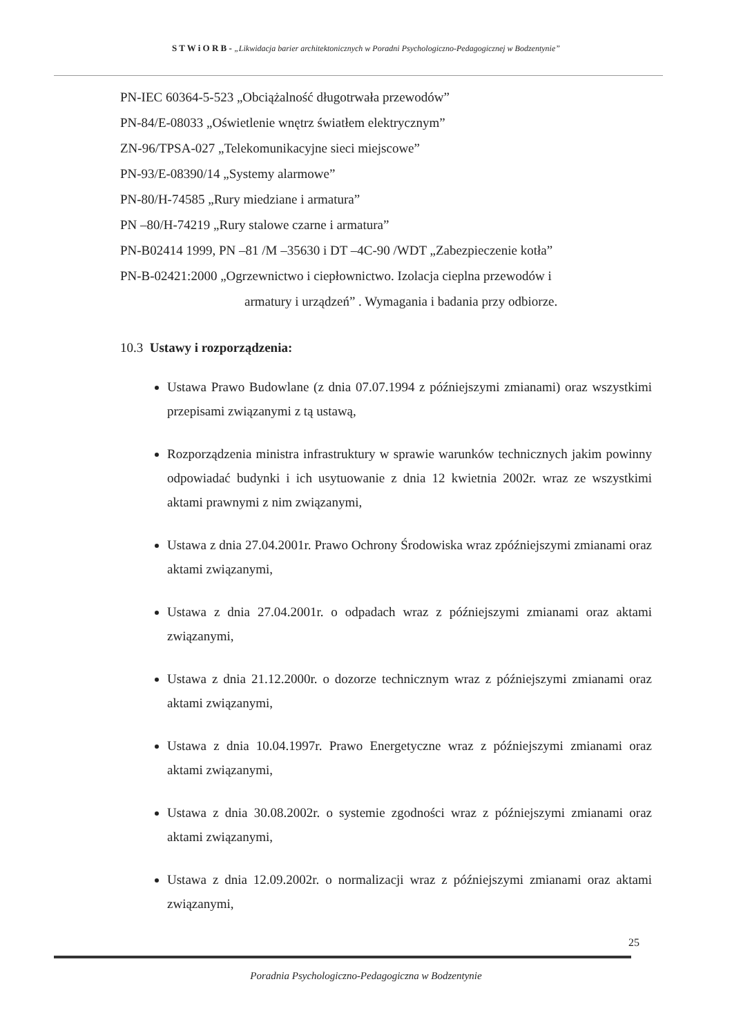S T W i O R B - „Likwidacja barier architektonicznych w Poradni Psychologiczno-Pedagogicznej w Bodzentynie”
PN-IEC 60364-5-523 „Obciążalność długotrwała przewodów”
PN-84/E-08033 „Oświetlenie wnętrz światłem elektrycznym”
ZN-96/TPSA-027 „Telekomunikacyjne sieci miejscowe”
PN-93/E-08390/14 „Systemy alarmowe”
PN-80/H-74585 „Rury miedziane i armatura”
PN –80/H-74219 „Rury stalowe czarne i armatura”
PN-B02414 1999, PN –81 /M –35630 i DT –4C-90 /WDT „Zabezpieczenie kotła”
PN-B-02421:2000 „Ogrzewnictwo i ciepłownictwo. Izolacja cieplna przewodów i
armatury i urządzeń” . Wymagania i badania przy odbiorze.
10.3 Ustawy i rozporządzenia:
Ustawa Prawo Budowlane (z dnia 07.07.1994 z późniejszymi zmianami) oraz wszystkimi przepisami związanymi z tą ustawą,
Rozporządzenia ministra infrastruktury w sprawie warunków technicznych jakim powinny odpowiadać budynki i ich usytuowanie z dnia 12 kwietnia 2002r. wraz ze wszystkimi aktami prawnymi z nim związanymi,
Ustawa z dnia 27.04.2001r. Prawo Ochrony Środowiska wraz zpóźniejszymi zmianami oraz aktami związanymi,
Ustawa z dnia 27.04.2001r. o odpadach wraz z późniejszymi zmianami oraz aktami związanymi,
Ustawa z dnia 21.12.2000r. o dozorze technicznym wraz z późniejszymi zmianami oraz aktami związanymi,
Ustawa z dnia 10.04.1997r. Prawo Energetyczne wraz z późniejszymi zmianami oraz aktami związanymi,
Ustawa z dnia 30.08.2002r. o systemie zgodności wraz z późniejszymi zmianami oraz aktami związanymi,
Ustawa z dnia 12.09.2002r. o normalizacji wraz z późniejszymi zmianami oraz aktami związanymi,
25
Poradnia Psychologiczno-Pedagogiczna w Bodzentynie